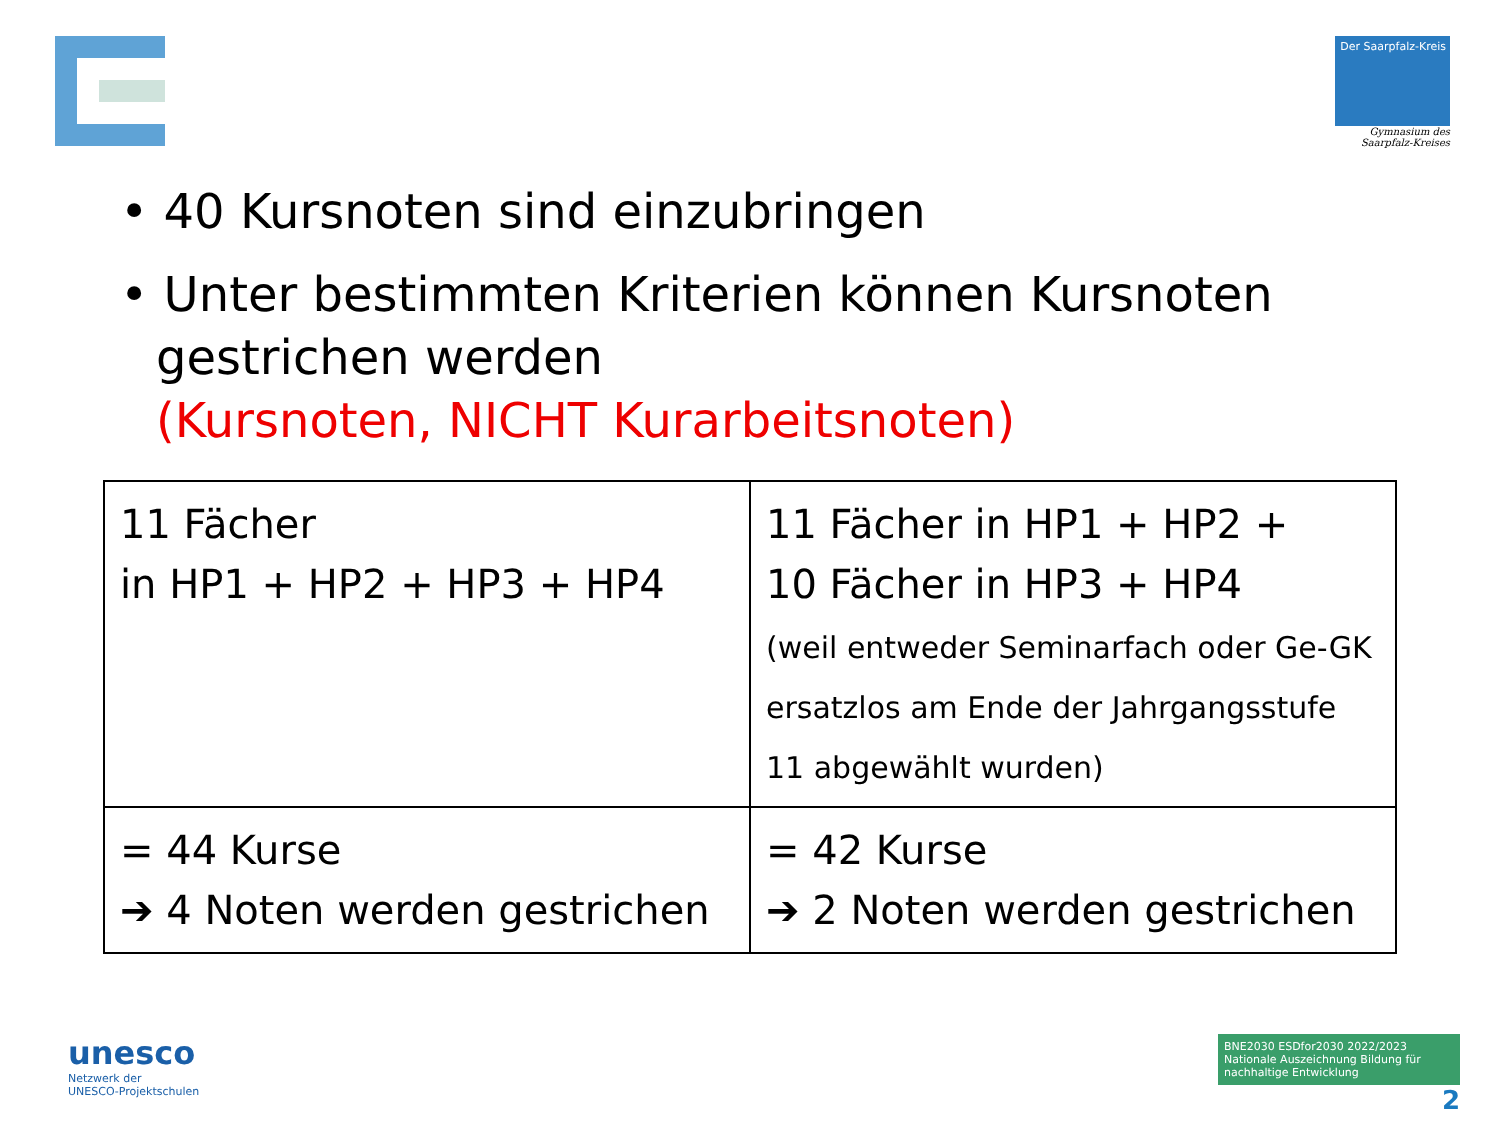Der Saarpfalz-Kreis
Gymnasium des
Saarpfalz-Kreises
• 40 Kursnoten sind einzubringen
• Unter bestimmten Kriterien können Kursnoten gestrichen werden
(Kursnoten, NICHT Kurarbeitsnoten)
| 11 Fächer in HP1 + HP2 + HP3 + HP4 | 11 Fächer in HP1 + HP2 + 10 Fächer in HP3 + HP4 (weil entweder Seminarfach oder Ge-GK ersatzlos am Ende der Jahrgangsstufe 11 abgewählt wurden) |
| = 44 Kurse ➔ 4 Noten werden gestrichen | = 42 Kurse ➔ 2 Noten werden gestrichen |
unesco
Netzwerk der
UNESCO-Projektschulen
BNE2030 ESDfor2030 2022/2023 Nationale Auszeichnung Bildung für nachhaltige Entwicklung
2